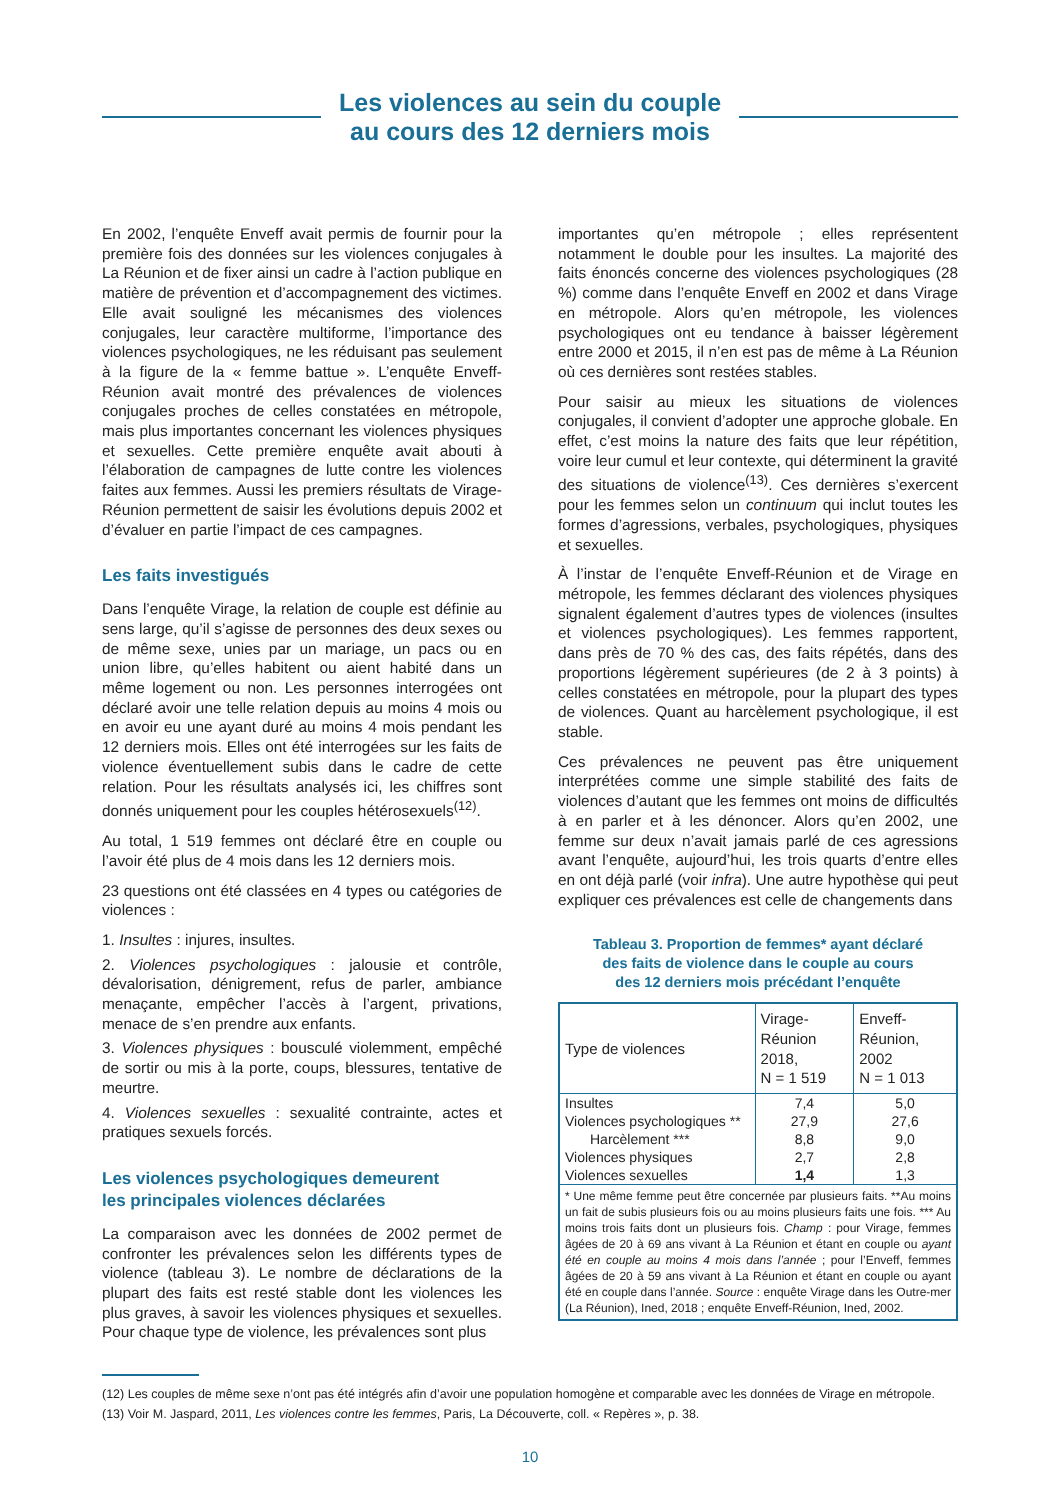Les violences au sein du couple
au cours des 12 derniers mois
En 2002, l’enquête Enveff avait permis de fournir pour la première fois des données sur les violences conjugales à La Réunion et de fixer ainsi un cadre à l’action publique en matière de prévention et d’accompagnement des victimes. Elle avait souligné les mécanismes des violences conjugales, leur caractère multiforme, l’importance des violences psychologiques, ne les réduisant pas seulement à la figure de la « femme battue ». L’enquête Enveff-Réunion avait montré des prévalences de violences conjugales proches de celles constatées en métropole, mais plus importantes concernant les violences physiques et sexuelles. Cette première enquête avait abouti à l’élaboration de campagnes de lutte contre les violences faites aux femmes. Aussi les premiers résultats de Virage-Réunion permettent de saisir les évolutions depuis 2002 et d’évaluer en partie l’impact de ces campagnes.
Les faits investigués
Dans l’enquête Virage, la relation de couple est définie au sens large, qu’il s’agisse de personnes des deux sexes ou de même sexe, unies par un mariage, un pacs ou en union libre, qu’elles habitent ou aient habité dans un même logement ou non. Les personnes interrogées ont déclaré avoir une telle relation depuis au moins 4 mois ou en avoir eu une ayant duré au moins 4 mois pendant les 12 derniers mois. Elles ont été interrogées sur les faits de violence éventuellement subis dans le cadre de cette relation. Pour les résultats analysés ici, les chiffres sont donnés uniquement pour les couples hétérosexuels<sup>(12)</sup>.
Au total, 1 519 femmes ont déclaré être en couple ou l’avoir été plus de 4 mois dans les 12 derniers mois.
23 questions ont été classées en 4 types ou catégories de violences :
1. Insultes : injures, insultes.
2. Violences psychologiques : jalousie et contrôle, dévalorisation, dénigrement, refus de parler, ambiance menaçante, empêcher l’accès à l’argent, privations, menace de s’en prendre aux enfants.
3. Violences physiques : bousculé violemment, empêché de sortir ou mis à la porte, coups, blessures, tentative de meurtre.
4. Violences sexuelles : sexualité contrainte, actes et pratiques sexuels forcés.
Les violences psychologiques demeurent
les principales violences déclarées
La comparaison avec les données de 2002 permet de confronter les prévalences selon les différents types de violence (tableau 3). Le nombre de déclarations de la plupart des faits est resté stable dont les violences les plus graves, à savoir les violences physiques et sexuelles. Pour chaque type de violence, les prévalences sont plus
importantes qu’en métropole ; elles représentent notamment le double pour les insultes. La majorité des faits énoncés concerne des violences psychologiques (28 %) comme dans l’enquête Enveff en 2002 et dans Virage en métropole. Alors qu’en métropole, les violences psychologiques ont eu tendance à baisser légèrement entre 2000 et 2015, il n’en est pas de même à La Réunion où ces dernières sont restées stables.
Pour saisir au mieux les situations de violences conjugales, il convient d’adopter une approche globale. En effet, c’est moins la nature des faits que leur répétition, voire leur cumul et leur contexte, qui déterminent la gravité des situations de violence<sup>(13)</sup>. Ces dernières s’exercent pour les femmes selon un continuum qui inclut toutes les formes d’agressions, verbales, psychologiques, physiques et sexuelles.
À l’instar de l’enquête Enveff-Réunion et de Virage en métropole, les femmes déclarant des violences physiques signalent également d’autres types de violences (insultes et violences psychologiques). Les femmes rapportent, dans près de 70 % des cas, des faits répétés, dans des proportions légèrement supérieures (de 2 à 3 points) à celles constatées en métropole, pour la plupart des types de violences. Quant au harcèlement psychologique, il est stable.
Ces prévalences ne peuvent pas être uniquement interprétées comme une simple stabilité des faits de violences d’autant que les femmes ont moins de difficultés à en parler et à les dénoncer. Alors qu’en 2002, une femme sur deux n’avait jamais parlé de ces agressions avant l’enquête, aujourd’hui, les trois quarts d’entre elles en ont déjà parlé (voir infra). Une autre hypothèse qui peut expliquer ces prévalences est celle de changements dans
Tableau 3. Proportion de femmes* ayant déclaré
des faits de violence dans le couple au cours
des 12 derniers mois précédant l’enquête
| Type de violences | Virage- Réunion 2018, N = 1 519 | Enveff- Réunion, 2002 N = 1 013 |
| --- | --- | --- |
| Insultes | 7,4 | 5,0 |
| Violences psychologiques ** | 27,9 | 27,6 |
| Harcèlement *** | 8,8 | 9,0 |
| Violences physiques | 2,7 | 2,8 |
| Violences sexuelles | 1,4 | 1,3 |
| * Une même femme peut être concernée par plusieurs faits. **Au moins un fait de subis plusieurs fois ou au moins plusieurs faits une fois. *** Au moins trois faits dont un plusieurs fois. Champ : pour Virage, femmes âgées de 20 à 69 ans vivant à La Réunion et étant en couple ou ayant été en couple au moins 4 mois dans l’année ; pour l’Enveff, femmes âgées de 20 à 59 ans vivant à La Réunion et étant en couple ou ayant été en couple dans l’année. Source : enquête Virage dans les Outre-mer (La Réunion), Ined, 2018 ; enquête Enveff-Réunion, Ined, 2002. | | |
(12) Les couples de même sexe n’ont pas été intégrés afin d’avoir une population homogène et comparable avec les données de Virage en métropole.
(13) Voir M. Jaspard, 2011, Les violences contre les femmes, Paris, La Découverte, coll. « Repères », p. 38.
10